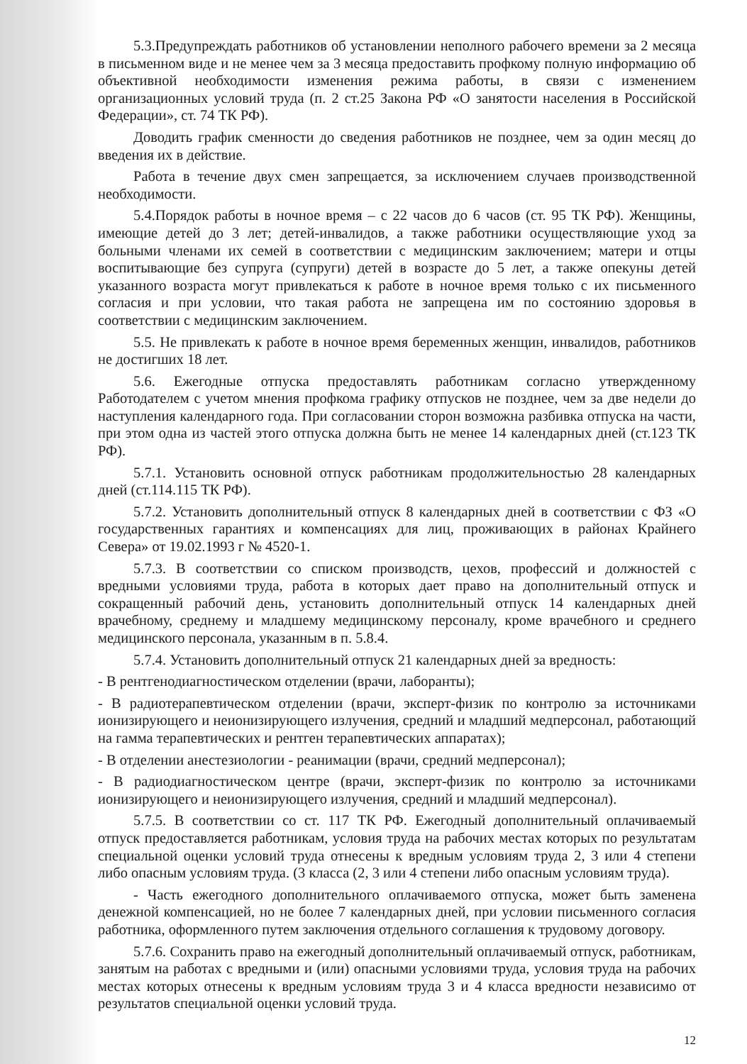5.3.Предупреждать работников об установлении неполного рабочего времени за 2 месяца в письменном виде и не менее чем за 3 месяца предоставить профкому полную информацию об объективной необходимости изменения режима работы, в связи с изменением организационных условий труда (п. 2 ст.25 Закона РФ «О занятости населения в Российской Федерации», ст. 74 ТК РФ).
Доводить график сменности до сведения работников не позднее, чем за один месяц до введения их в действие.
Работа в течение двух смен запрещается, за исключением случаев производственной необходимости.
5.4.Порядок работы в ночное время – с 22 часов до 6 часов (ст. 95 ТК РФ). Женщины, имеющие детей до 3 лет; детей-инвалидов, а также работники осуществляющие уход за больными членами их семей в соответствии с медицинским заключением; матери и отцы воспитывающие без супруга (супруги) детей в возрасте до 5 лет, а также опекуны детей указанного возраста могут привлекаться к работе в ночное время только с их письменного согласия и при условии, что такая работа не запрещена им по состоянию здоровья в соответствии с медицинским заключением.
5.5. Не привлекать к работе в ночное время беременных женщин, инвалидов, работников не достигших 18 лет.
5.6. Ежегодные отпуска предоставлять работникам согласно утвержденному Работодателем с учетом мнения профкома графику отпусков не позднее, чем за две недели до наступления календарного года. При согласовании сторон возможна разбивка отпуска на части, при этом одна из частей этого отпуска должна быть не менее 14 календарных дней (ст.123 ТК РФ).
5.7.1. Установить основной отпуск работникам продолжительностью 28 календарных дней (ст.114.115 ТК РФ).
5.7.2. Установить дополнительный отпуск 8 календарных дней в соответствии с ФЗ «О государственных гарантиях и компенсациях для лиц, проживающих в районах Крайнего Севера» от 19.02.1993 г № 4520-1.
5.7.3. В соответствии со списком производств, цехов, профессий и должностей с вредными условиями труда, работа в которых дает право на дополнительный отпуск и сокращенный рабочий день, установить дополнительный отпуск 14 календарных дней врачебному, среднему и младшему медицинскому персоналу, кроме врачебного и среднего медицинского персонала, указанным в п. 5.8.4.
5.7.4. Установить дополнительный отпуск 21 календарных дней за вредность:
- В рентгенодиагностическом отделении (врачи, лаборанты);
- В радиотерапевтическом отделении (врачи, эксперт-физик по контролю за источниками ионизирующего и неионизирующего излучения, средний и младший медперсонал, работающий на гамма терапевтических и рентген терапевтических аппаратах);
- В отделении анестезиологии - реанимации (врачи, средний медперсонал);
- В радиодиагностическом центре (врачи, эксперт-физик по контролю за источниками ионизирующего и неионизирующего излучения, средний и младший медперсонал).
5.7.5. В соответствии со ст. 117 ТК РФ. Ежегодный дополнительный оплачиваемый отпуск предоставляется работникам, условия труда на рабочих местах которых по результатам специальной оценки условий труда отнесены к вредным условиям труда 2, 3 или 4 степени либо опасным условиям труда. (3 класса (2, 3 или 4 степени либо опасным условиям труда).
- Часть ежегодного дополнительного оплачиваемого отпуска, может быть заменена денежной компенсацией, но не более 7 календарных дней, при условии письменного согласия работника, оформленного путем заключения отдельного соглашения к трудовому договору.
5.7.6. Сохранить право на ежегодный дополнительный оплачиваемый отпуск, работникам, занятым на работах с вредными и (или) опасными условиями труда, условия труда на рабочих местах которых отнесены к вредным условиям труда 3 и 4 класса вредности независимо от результатов специальной оценки условий труда.
12